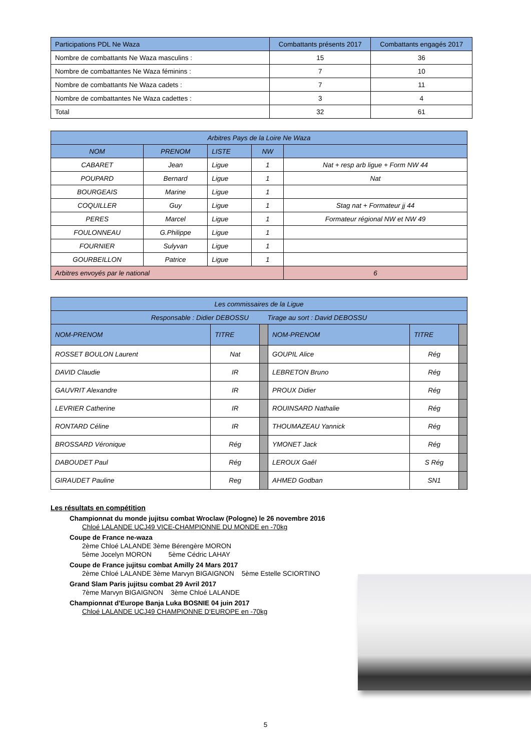| Participations PDL Ne Waza | Combattants présents 2017 | Combattants engagés 2017 |
| Nombre de combattants Ne Waza masculins : | 15 | 36 |
| Nombre de combattantes Ne Waza féminins : | 7 | 10 |
| Nombre de combattants Ne Waza cadets : | 7 | 11 |
| Nombre de combattantes Ne Waza cadettes : | 3 | 4 |
| Total | 32 | 61 |
| Arbitres Pays de la Loire Ne Waza | | | | |
| NOM | PRENOM | LISTE | NW | |
| CABARET | Jean | Ligue | 1 | Nat + resp arb ligue + Form NW 44 |
| POUPARD | Bernard | Ligue | 1 | Nat |
| BOURGEAIS | Marine | Ligue | 1 | |
| COQUILLER | Guy | Ligue | 1 | Stag nat + Formateur jj 44 |
| PERES | Marcel | Ligue | 1 | Formateur régional NW et NW 49 |
| FOULONNEAU | G.Philippe | Ligue | 1 | |
| FOURNIER | Sulyvan | Ligue | 1 | |
| GOURBEILLON | Patrice | Ligue | 1 | |
| Arbitres envoyés par le national | | | | 6 |
| Les commissaires de la Ligue | | | | | |
| Responsable : Didier DEBOSSU Tirage au sort : David DEBOSSU | | | | | |
| NOM-PRENOM | TITRE | | NOM-PRENOM | TITRE | |
| ROSSET BOULON Laurent | Nat | | GOUPIL Alice | Rég | |
| DAVID Claudie | IR | | LEBRETON Bruno | Rég | |
| GAUVRIT Alexandre | IR | | PROUX Didier | Rég | |
| LEVRIER Catherine | IR | | ROUINSARD Nathalie | Rég | |
| RONTARD Céline | IR | | THOUMAZEAU Yannick | Rég | |
| BROSSARD Véronique | Rég | | YMONET Jack | Rég | |
| DABOUDET Paul | Rég | | LEROUX Gaêl | S Rég | |
| GIRAUDET Pauline | Reg | | AHMED Godban | SN1 | |
Les résultats en compétition
Championnat du monde jujitsu combat Wroclaw (Pologne) le 26 novembre 2016
Chloé LALANDE UCJ49 VICE-CHAMPIONNE DU MONDE en -70kg
Coupe de France ne-waza
2ème Chloé LALANDE 3ème Bérengère MORON
5ème Jocelyn MORON 5ème Cédric LAHAY
Coupe de France jujitsu combat Amilly 24 Mars 2017
2ème Chloé LALANDE 3ème Marvyn BIGAIGNON 5ème Estelle SCIORTINO
Grand Slam Paris jujitsu combat 29 Avril 2017
7ème Marvyn BIGAIGNON 3ème Chloé LALANDE
Championnat d'Europe Banja Luka BOSNIE 04 juin 2017
Chloé LALANDE UCJ49 CHAMPIONNE D'EUROPE en -70kg
5